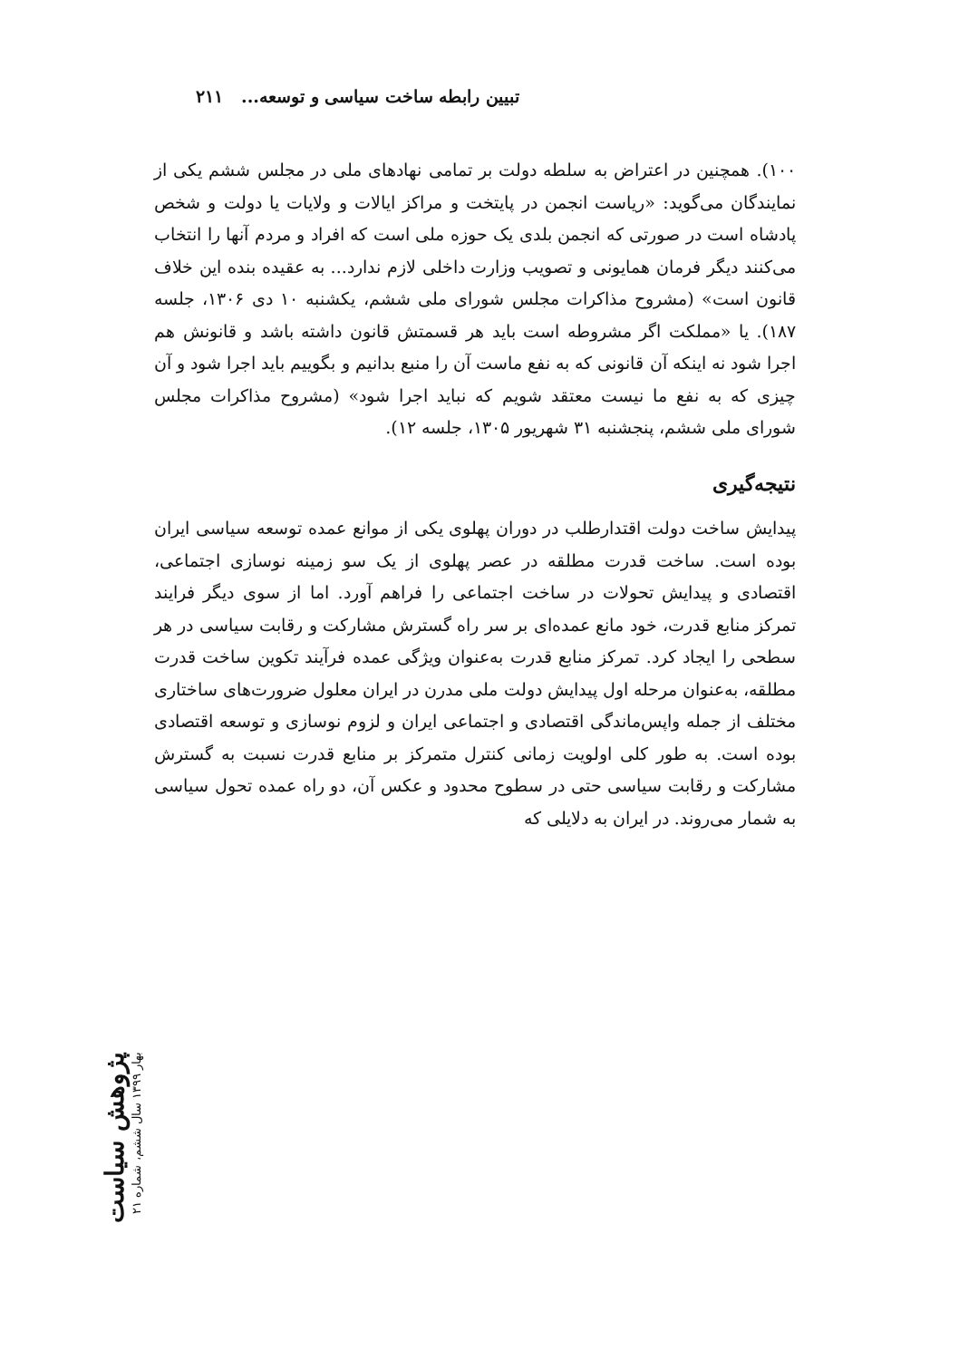تبیین رابطه ساخت سیاسی و توسعه... ۲۱۱
۱۰۰). همچنین در اعتراض به سلطه دولت بر تمامی نهادهای ملی در مجلس ششم یکی از نمایندگان می‌گوید: «ریاست انجمن در پایتخت و مراکز ایالات و ولایات یا دولت و شخص پادشاه است در صورتی که انجمن بلدی یک حوزه ملی است که افراد و مردم آنها را انتخاب می‌کنند دیگر فرمان همایونی و تصویب وزارت داخلی لازم ندارد... به عقیده بنده این خلاف قانون است» (مشروح مذاکرات مجلس شورای ملی ششم، یکشنبه ۱۰ دی ۱۳۰۶، جلسه ۱۸۷). یا «مملکت اگر مشروطه است باید هر قسمتش قانون داشته باشد و قانونش هم اجرا شود نه اینکه آن قانونی که به نفع ماست آن را منبع بدانیم و بگوییم باید اجرا شود و آن چیزی که به نفع ما نیست معتقد شویم که نباید اجرا شود» (مشروح مذاکرات مجلس شورای ملی ششم، پنجشنبه ۳۱ شهریور ۱۳۰۵، جلسه ۱۲).
نتیجه‌گیری
پیدایش ساخت دولت اقتدارطلب در دوران پهلوی یکی از موانع عمده توسعه سیاسی ایران بوده است. ساخت قدرت مطلقه در عصر پهلوی از یک سو زمینه نوسازی اجتماعی، اقتصادی و پیدایش تحولات در ساخت اجتماعی را فراهم آورد. اما از سوی دیگر فرایند تمرکز منابع قدرت، خود مانع عمده‌ای بر سر راه گسترش مشارکت و رقابت سیاسی در هر سطحی را ایجاد کرد. تمرکز منابع قدرت به‌عنوان ویژگی عمده فرآیند تکوین ساخت قدرت مطلقه، به‌عنوان مرحله اول پیدایش دولت ملی مدرن در ایران معلول ضرورت‌های ساختاری مختلف از جمله واپس‌ماندگی اقتصادی و اجتماعی ایران و لزوم نوسازی و توسعه اقتصادی بوده است. به طور کلی اولویت زمانی کنترل متمرکز بر منابع قدرت نسبت به گسترش مشارکت و رقابت سیاسی حتی در سطوح محدود و عکس آن، دو راه عمده تحول سیاسی به شمار می‌روند. در ایران به دلایلی که
پژوهش سیاست
بهار ۱۳۹۹ سال ششم، شماره ۲۱